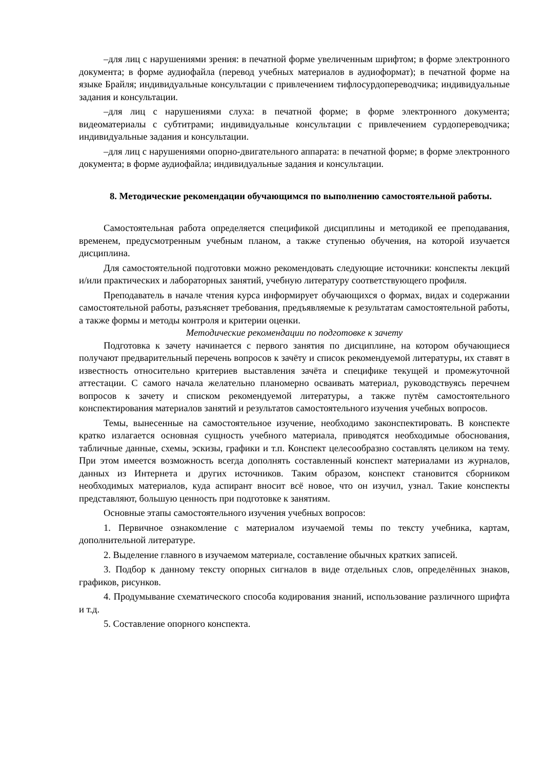–для лиц с нарушениями зрения: в печатной форме увеличенным шрифтом; в форме электронного документа; в форме аудиофайла (перевод учебных материалов в аудиоформат); в печатной форме на языке Брайля; индивидуальные консультации с привлечением тифлосурдопереводчика; индивидуальные задания и консультации.
–для лиц с нарушениями слуха: в печатной форме; в форме электронного документа; видеоматериалы с субтитрами; индивидуальные консультации с привлечением сурдопереводчика; индивидуальные задания и консультации.
–для лиц с нарушениями опорно-двигательного аппарата: в печатной форме; в форме электронного документа; в форме аудиофайла; индивидуальные задания и консультации.
8. Методические рекомендации обучающимся по выполнению самостоятельной работы.
Самостоятельная работа определяется спецификой дисциплины и методикой ее преподавания, временем, предусмотренным учебным планом, а также ступенью обучения, на которой изучается дисциплина.
Для самостоятельной подготовки можно рекомендовать следующие источники: конспекты лекций и/или практических и лабораторных занятий, учебную литературу соответствующего профиля.
Преподаватель в начале чтения курса информирует обучающихся о формах, видах и содержании самостоятельной работы, разъясняет требования, предъявляемые к результатам самостоятельной работы, а также формы и методы контроля и критерии оценки.
Методические рекомендации по подготовке к зачету
Подготовка к зачету начинается с первого занятия по дисциплине, на котором обучающиеся получают предварительный перечень вопросов к зачёту и список рекомендуемой литературы, их ставят в известность относительно критериев выставления зачёта и специфике текущей и промежуточной аттестации. С самого начала желательно планомерно осваивать материал, руководствуясь перечнем вопросов к зачету и списком рекомендуемой литературы, а также путём самостоятельного конспектирования материалов занятий и результатов самостоятельного изучения учебных вопросов.
Темы, вынесенные на самостоятельное изучение, необходимо законспектировать. В конспекте кратко излагается основная сущность учебного материала, приводятся необходимые обоснования, табличные данные, схемы, эскизы, графики и т.п. Конспект целесообразно составлять целиком на тему. При этом имеется возможность всегда дополнять составленный конспект материалами из журналов, данных из Интернета и других источников. Таким образом, конспект становится сборником необходимых материалов, куда аспирант вносит всё новое, что он изучил, узнал. Такие конспекты представляют, большую ценность при подготовке к занятиям.
Основные этапы самостоятельного изучения учебных вопросов:
1. Первичное ознакомление с материалом изучаемой темы по тексту учебника, картам, дополнительной литературе.
2. Выделение главного в изучаемом материале, составление обычных кратких записей.
3. Подбор к данному тексту опорных сигналов в виде отдельных слов, определённых знаков, графиков, рисунков.
4. Продумывание схематического способа кодирования знаний, использование различного шрифта и т.д.
5. Составление опорного конспекта.